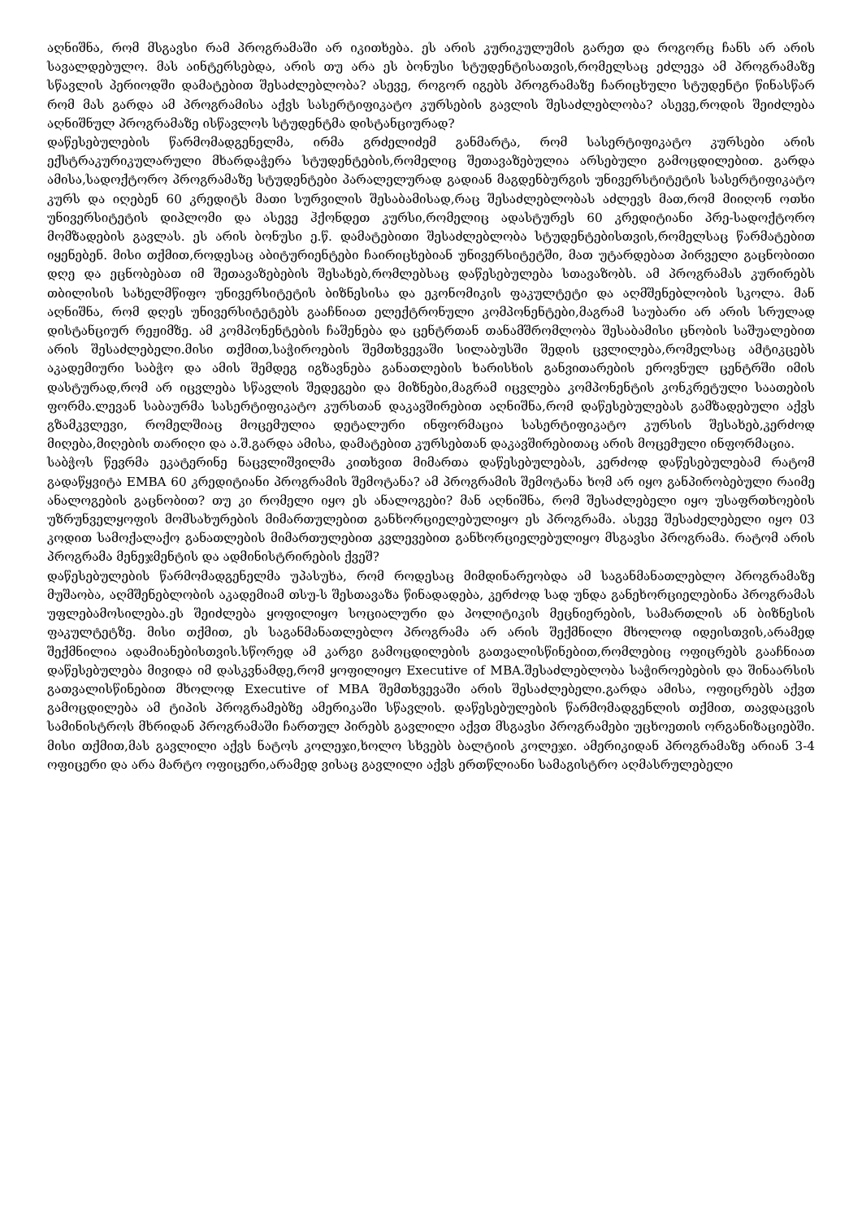აღნიშნა, რომ მსგავსი რამ პროგრამაში არ იკითხება. ეს არის კურიკულუმის გარეთ და როგორც ჩანს არ არის სავალდებულო. მას აინტერსებდა, არის თუ არა ეს ბონუსი სტუდენტისათვის,რომელსაც ეძლევა ამ პროგრამაზე სწავლის პერიოდში დამატებით შესაძლებლობა? ასევე, როგორ იგებს პროგრამაზე ჩარიცხული სტუდენტი წინასწარ რომ მას გარდა ამ პროგრამისა აქვს სასერტიფიკატო კურსების გავლის შესაძლებლობა? ასევე,როდის შეიძლება აღნიშნულ პროგრამაზე ისწავლოს სტუდენტმა დისტანციურად?
დაწესებულების წარმომადგენელმა, ირმა გრძელიძემ განმარტა, რომ სასერტიფიკატო კურსები არის ექსტრაკურიკულარული მხარდაჭერა სტუდენტების,რომელიც შეთავაზებულია არსებული გამოცდილებით. გარდა ამისა,სადოქტორო პროგრამაზე სტუდენტები პარალელურად გადიან მაგდენბურგის უნივერსტიტეტის სასერტიფიკატო კურს და იღებენ 60 კრედიტს მათი სურვილის შესაბამისად,რაც შესაძლებლობას აძლევს მათ,რომ მიიღონ ოთხი უნივერსიტეტის დიპლომი და ასევე ჰქონდეთ კურსი,რომელიც ადასტურეს 60 კრედიტიანი პრე-სადოქტორო მომზადების გავლას. ეს არის ბონუსი ე.წ. დამატებითი შესაძლებლობა სტუდენტებისთვის,რომელსაც წარმატებით იყენებენ. მისი თქმით,როდესაც აბიტურიენტები ჩაირიცხებიან უნივერსიტეტში, მათ უტარდებათ პირველი გაცნობითი დღე და ეცნობებათ იმ შეთავაზებების შესახებ,რომლებსაც დაწესებულება სთავაზობს. ამ პროგრამას კურირებს თბილისის სახელმწიფო უნივერსიტეტის ბიზნესისა და ეკონომიკის ფაკულტეტი და აღმშენებლობის სკოლა. მან აღნიშნა, რომ დღეს უნივერსიტეტებს გააჩნიათ ელექტრონული კომპონენტები,მაგრამ საუბარი არ არის სრულად დისტანციურ რეჟიმზე. ამ კომპონენტების ჩაშენება და ცენტრთან თანამშრომლობა შესაბამისი ცნობის საშუალებით არის შესაძლებელი.მისი თქმით,საჭიროების შემთხვევაში სილაბუსში შედის ცვლილება,რომელსაც ამტიკცებს აკადემიური საბჭო და ამის შემდეგ იგზავნება განათლების ხარისხის განვითარების ეროვნულ ცენტრში იმის დასტურად,რომ არ იცვლება სწავლის შედეგები და მიზნები,მაგრამ იცვლება კომპონენტის კონკრეტული საათების ფორმა.ლევან საბაურმა სასერტიფიკატო კურსთან დაკავშირებით აღნიშნა,რომ დაწესებულებას გამზადებული აქვს გზამკვლევი, რომელშიაც მოცემულია დეტალური ინფორმაცია სასერტიფიკატო კურსის შესახებ,კერძოდ მიღება,მიღების თარიღი და ა.შ.გარდა ამისა, დამატებით კურსებთან დაკავშირებითაც არის მოცემული ინფორმაცია.
საბჭოს წევრმა ეკატერინე ნაცვლიშვილმა კითხვით მიმართა დაწესებულებას, კერძოდ დაწესებულებამ რატომ გადაწყვიტა EMBA 60 კრედიტიანი პროგრამის შემოტანა? ამ პროგრამის შემოტანა ხომ არ იყო განპირობებული რაიმე ანალოგების გაცნობით? თუ კი რომელი იყო ეს ანალოგები? მან აღნიშნა, რომ შესაძლებელი იყო უსაფრთხოების უზრუნველყოფის მომსახურების მიმართულებით განხორციელებულიყო ეს პროგრამა. ასევე შესაძელებელი იყო 03 კოდით სამოქალაქო განათლების მიმართულებით კვლევებით განხორციელებულიყო მსგავსი პროგრამა. რატომ არის პროგრამა მენეჯმენტის და ადმინისტრირების ქვეშ?
დაწესებულების წარმომადგენელმა უპასუხა, რომ როდესაც მიმდინარეობდა ამ საგანმანათლებლო პროგრამაზე მუშაობა, აღმშენებლობის აკადემიამ თსუ-ს შესთავაზა წინადადება, კერძოდ სად უნდა განეხორციელებინა პროგრამას უფლებამოსილება.ეს შეიძლება ყოფილიყო სოციალური და პოლიტიკის მეცნიერების, სამართლის ან ბიზნესის ფაკულტეტზე. მისი თქმით, ეს საგანმანათლებლო პროგრამა არ არის შექმნილი მხოლოდ იდეისთვის,არამედ შექმნილია ადამიანებისთვის.სწორედ ამ კარგი გამოცდილების გათვალისწინებით,რომლებიც ოფიცრებს გააჩნიათ დაწესებულება მივიდა იმ დასკვნამდე,რომ ყოფილიყო Executive of MBA.შესაძლებლობა საჭიროებების და შინაარსის გათვალისწინებით მხოლოდ Executive of MBA შემთხვევაში არის შესაძლებელი.გარდა ამისა, ოფიცრებს აქვთ გამოცდილება ამ ტიპის პროგრამებზე ამერიკაში სწავლის. დაწესებულების წარმომადგენლის თქმით, თავდაცვის სამინისტროს მხრიდან პროგრამაში ჩართულ პირებს გავლილი აქვთ მსგავსი პროგრამები უცხოეთის ორგანიზაციებში. მისი თქმით,მას გავლილი აქვს ნატოს კოლეჯი,ხოლო სხვებს ბალტიის კოლეჯი. ამერიკიდან პროგრამაზე არიან 3-4 ოფიცერი და არა მარტო ოფიცერი,არამედ ვისაც გავლილი აქვს ერთწლიანი სამაგისტრო აღმასრულებელი